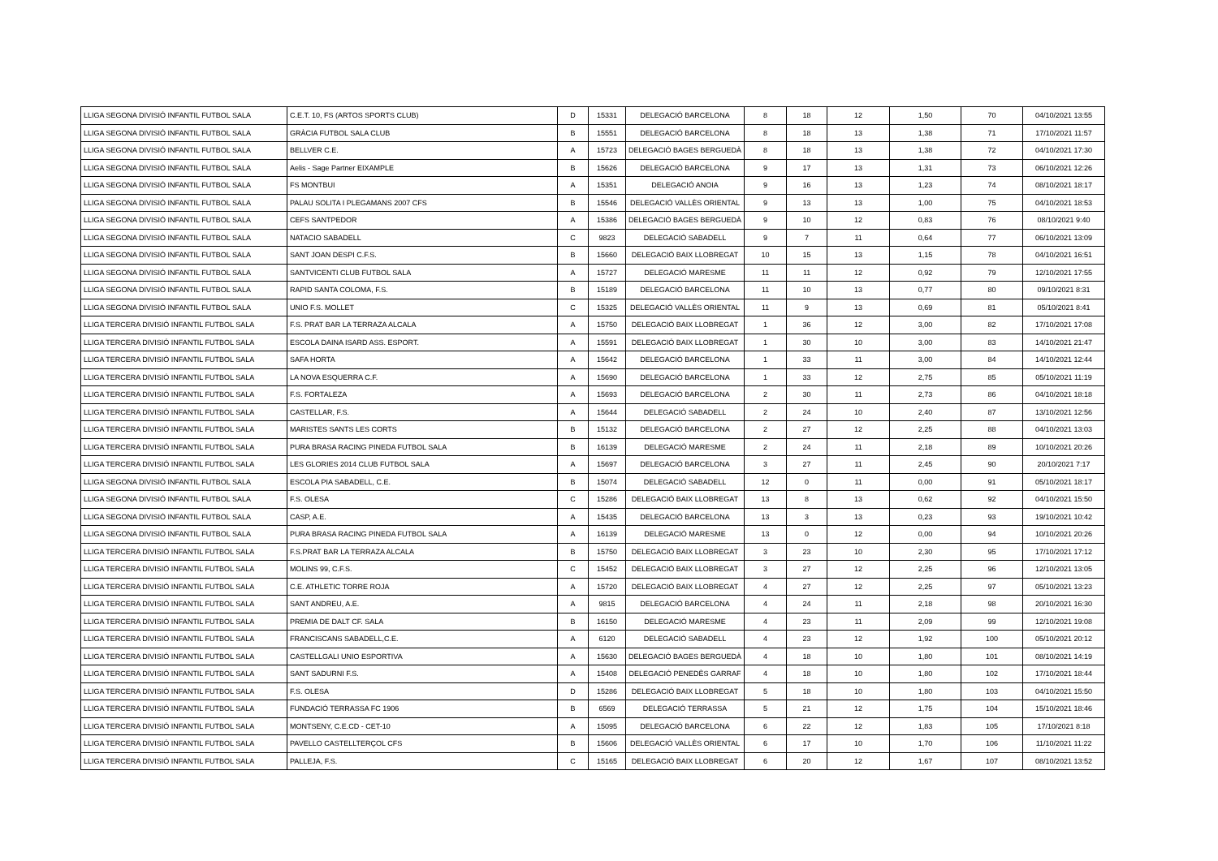| LLIGA SEGONA DIVISIÓ INFANTIL FUTBOL SALA | C.E.T. 10, FS (ARTOS SPORTS CLUB) | D | 15331 | DELEGACIÓ BARCELONA | 8 | 18 | 12 | 1,50 | 70 | 04/10/2021 13:55 |
| LLIGA SEGONA DIVISIÓ INFANTIL FUTBOL SALA | GRÀCIA FUTBOL SALA CLUB | B | 15551 | DELEGACIÓ BARCELONA | 8 | 18 | 13 | 1,38 | 71 | 17/10/2021 11:57 |
| LLIGA SEGONA DIVISIÓ INFANTIL FUTBOL SALA | BELLVER C.E. | A | 15723 | DELEGACIÓ BAGES BERGUEDÀ | 8 | 18 | 13 | 1,38 | 72 | 04/10/2021 17:30 |
| LLIGA SEGONA DIVISIÓ INFANTIL FUTBOL SALA | Aelis - Sage Partner EIXAMPLE | B | 15626 | DELEGACIÓ BARCELONA | 9 | 17 | 13 | 1,31 | 73 | 06/10/2021 12:26 |
| LLIGA SEGONA DIVISIÓ INFANTIL FUTBOL SALA | FS MONTBUI | A | 15351 | DELEGACIÓ ANOIA | 9 | 16 | 13 | 1,23 | 74 | 08/10/2021 18:17 |
| LLIGA SEGONA DIVISIÓ INFANTIL FUTBOL SALA | PALAU SOLITA I PLEGAMANS 2007 CFS | B | 15546 | DELEGACIÓ VALLÈS ORIENTAL | 9 | 13 | 13 | 1,00 | 75 | 04/10/2021 18:53 |
| LLIGA SEGONA DIVISIÓ INFANTIL FUTBOL SALA | CEFS SANTPEDOR | A | 15386 | DELEGACIÓ BAGES BERGUEDÀ | 9 | 10 | 12 | 0,83 | 76 | 08/10/2021 9:40 |
| LLIGA SEGONA DIVISIÓ INFANTIL FUTBOL SALA | NATACIO SABADELL | C | 9823 | DELEGACIÓ SABADELL | 9 | 7 | 11 | 0,64 | 77 | 06/10/2021 13:09 |
| LLIGA SEGONA DIVISIÓ INFANTIL FUTBOL SALA | SANT JOAN DESPI C.F.S. | B | 15660 | DELEGACIÓ BAIX LLOBREGAT | 10 | 15 | 13 | 1,15 | 78 | 04/10/2021 16:51 |
| LLIGA SEGONA DIVISIÓ INFANTIL FUTBOL SALA | SANTVICENTI CLUB FUTBOL SALA | A | 15727 | DELEGACIÓ MARESME | 11 | 11 | 12 | 0,92 | 79 | 12/10/2021 17:55 |
| LLIGA SEGONA DIVISIÓ INFANTIL FUTBOL SALA | RAPID SANTA COLOMA, F.S. | B | 15189 | DELEGACIÓ BARCELONA | 11 | 10 | 13 | 0,77 | 80 | 09/10/2021 8:31 |
| LLIGA SEGONA DIVISIÓ INFANTIL FUTBOL SALA | UNIO F.S. MOLLET | C | 15325 | DELEGACIÓ VALLÈS ORIENTAL | 11 | 9 | 13 | 0,69 | 81 | 05/10/2021 8:41 |
| LLIGA TERCERA DIVISIÓ INFANTIL FUTBOL SALA | F.S. PRAT BAR LA TERRAZA ALCALA | A | 15750 | DELEGACIÓ BAIX LLOBREGAT | 1 | 36 | 12 | 3,00 | 82 | 17/10/2021 17:08 |
| LLIGA TERCERA DIVISIÓ INFANTIL FUTBOL SALA | ESCOLA DAINA ISARD ASS. ESPORT. | A | 15591 | DELEGACIÓ BAIX LLOBREGAT | 1 | 30 | 10 | 3,00 | 83 | 14/10/2021 21:47 |
| LLIGA TERCERA DIVISIÓ INFANTIL FUTBOL SALA | SAFA HORTA | A | 15642 | DELEGACIÓ BARCELONA | 1 | 33 | 11 | 3,00 | 84 | 14/10/2021 12:44 |
| LLIGA TERCERA DIVISIÓ INFANTIL FUTBOL SALA | LA NOVA ESQUERRA C.F. | A | 15690 | DELEGACIÓ BARCELONA | 1 | 33 | 12 | 2,75 | 85 | 05/10/2021 11:19 |
| LLIGA TERCERA DIVISIÓ INFANTIL FUTBOL SALA | F.S. FORTALEZA | A | 15693 | DELEGACIÓ BARCELONA | 2 | 30 | 11 | 2,73 | 86 | 04/10/2021 18:18 |
| LLIGA TERCERA DIVISIÓ INFANTIL FUTBOL SALA | CASTELLAR, F.S. | A | 15644 | DELEGACIÓ SABADELL | 2 | 24 | 10 | 2,40 | 87 | 13/10/2021 12:56 |
| LLIGA TERCERA DIVISIÓ INFANTIL FUTBOL SALA | MARISTES SANTS LES CORTS | B | 15132 | DELEGACIÓ BARCELONA | 2 | 27 | 12 | 2,25 | 88 | 04/10/2021 13:03 |
| LLIGA TERCERA DIVISIÓ INFANTIL FUTBOL SALA | PURA BRASA RACING PINEDA FUTBOL SALA | B | 16139 | DELEGACIÓ MARESME | 2 | 24 | 11 | 2,18 | 89 | 10/10/2021 20:26 |
| LLIGA TERCERA DIVISIÓ INFANTIL FUTBOL SALA | LES GLORIES 2014 CLUB FUTBOL SALA | A | 15697 | DELEGACIÓ BARCELONA | 3 | 27 | 11 | 2,45 | 90 | 20/10/2021 7:17 |
| LLIGA SEGONA DIVISIÓ INFANTIL FUTBOL SALA | ESCOLA PIA SABADELL, C.E. | B | 15074 | DELEGACIÓ SABADELL | 12 | 0 | 11 | 0,00 | 91 | 05/10/2021 18:17 |
| LLIGA SEGONA DIVISIÓ INFANTIL FUTBOL SALA | F.S. OLESA | C | 15286 | DELEGACIÓ BAIX LLOBREGAT | 13 | 8 | 13 | 0,62 | 92 | 04/10/2021 15:50 |
| LLIGA SEGONA DIVISIÓ INFANTIL FUTBOL SALA | CASP, A.E. | A | 15435 | DELEGACIÓ BARCELONA | 13 | 3 | 13 | 0,23 | 93 | 19/10/2021 10:42 |
| LLIGA SEGONA DIVISIÓ INFANTIL FUTBOL SALA | PURA BRASA RACING PINEDA FUTBOL SALA | A | 16139 | DELEGACIÓ MARESME | 13 | 0 | 12 | 0,00 | 94 | 10/10/2021 20:26 |
| LLIGA TERCERA DIVISIÓ INFANTIL FUTBOL SALA | F.S.PRAT BAR LA TERRAZA ALCALA | B | 15750 | DELEGACIÓ BAIX LLOBREGAT | 3 | 23 | 10 | 2,30 | 95 | 17/10/2021 17:12 |
| LLIGA TERCERA DIVISIÓ INFANTIL FUTBOL SALA | MOLINS 99, C.F.S. | C | 15452 | DELEGACIÓ BAIX LLOBREGAT | 3 | 27 | 12 | 2,25 | 96 | 12/10/2021 13:05 |
| LLIGA TERCERA DIVISIÓ INFANTIL FUTBOL SALA | C.E. ATHLETIC TORRE ROJA | A | 15720 | DELEGACIÓ BAIX LLOBREGAT | 4 | 27 | 12 | 2,25 | 97 | 05/10/2021 13:23 |
| LLIGA TERCERA DIVISIÓ INFANTIL FUTBOL SALA | SANT ANDREU, A.E. | A | 9815 | DELEGACIÓ BARCELONA | 4 | 24 | 11 | 2,18 | 98 | 20/10/2021 16:30 |
| LLIGA TERCERA DIVISIÓ INFANTIL FUTBOL SALA | PREMIA DE DALT CF. SALA | B | 16150 | DELEGACIÓ MARESME | 4 | 23 | 11 | 2,09 | 99 | 12/10/2021 19:08 |
| LLIGA TERCERA DIVISIÓ INFANTIL FUTBOL SALA | FRANCISCANS SABADELL,C.E. | A | 6120 | DELEGACIÓ SABADELL | 4 | 23 | 12 | 1,92 | 100 | 05/10/2021 20:12 |
| LLIGA TERCERA DIVISIÓ INFANTIL FUTBOL SALA | CASTELLGALI UNIO ESPORTIVA | A | 15630 | DELEGACIÓ BAGES BERGUEDÀ | 4 | 18 | 10 | 1,80 | 101 | 08/10/2021 14:19 |
| LLIGA TERCERA DIVISIÓ INFANTIL FUTBOL SALA | SANT SADURNI F.S. | A | 15408 | DELEGACIÓ PENEDÈS GARRAF | 4 | 18 | 10 | 1,80 | 102 | 17/10/2021 18:44 |
| LLIGA TERCERA DIVISIÓ INFANTIL FUTBOL SALA | F.S. OLESA | D | 15286 | DELEGACIÓ BAIX LLOBREGAT | 5 | 18 | 10 | 1,80 | 103 | 04/10/2021 15:50 |
| LLIGA TERCERA DIVISIÓ INFANTIL FUTBOL SALA | FUNDACIÓ TERRASSA FC 1906 | B | 6569 | DELEGACIÓ TERRASSA | 5 | 21 | 12 | 1,75 | 104 | 15/10/2021 18:46 |
| LLIGA TERCERA DIVISIÓ INFANTIL FUTBOL SALA | MONTSENY, C.E.CD - CET-10 | A | 15095 | DELEGACIÓ BARCELONA | 6 | 22 | 12 | 1,83 | 105 | 17/10/2021 8:18 |
| LLIGA TERCERA DIVISIÓ INFANTIL FUTBOL SALA | PAVELLO CASTELLTERÇOL CFS | B | 15606 | DELEGACIÓ VALLÈS ORIENTAL | 6 | 17 | 10 | 1,70 | 106 | 11/10/2021 11:22 |
| LLIGA TERCERA DIVISIÓ INFANTIL FUTBOL SALA | PALLEJA, F.S. | C | 15165 | DELEGACIÓ BAIX LLOBREGAT | 6 | 20 | 12 | 1,67 | 107 | 08/10/2021 13:52 |